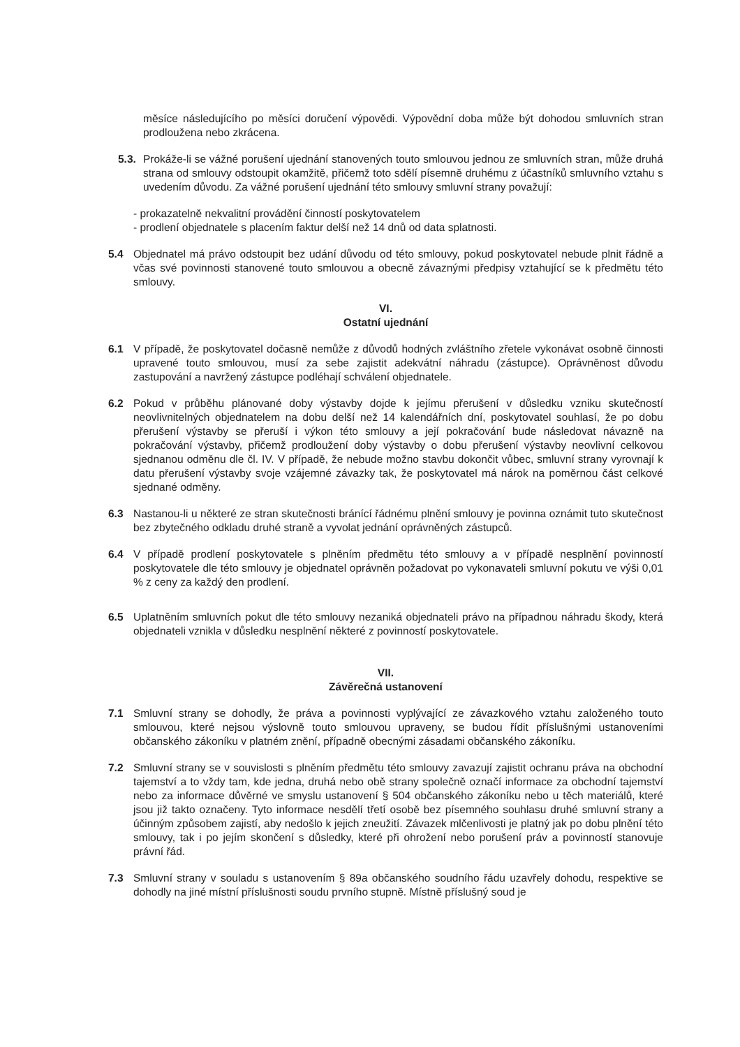měsíce následujícího po měsíci doručení výpovědi. Výpovědní doba může být dohodou smluvních stran prodloužena nebo zkrácena.
5.3. Prokáže-li se vážné porušení ujednání stanovených touto smlouvou jednou ze smluvních stran, může druhá strana od smlouvy odstoupit okamžitě, přičemž toto sdělí písemně druhému z účastníků smluvního vztahu s uvedením důvodu. Za vážné porušení ujednání této smlouvy smluvní strany považují:
- prokazatelně nekvalitní provádění činností poskytovatelem
- prodlení objednatele s placením faktur delší než 14 dnů od data splatnosti.
5.4 Objednatel má právo odstoupit bez udání důvodu od této smlouvy, pokud poskytovatel nebude plnit řádně a včas své povinnosti stanovené touto smlouvou a obecně závaznými předpisy vztahující se k předmětu této smlouvy.
VI.
Ostatní ujednání
6.1 V případě, že poskytovatel dočasně nemůže z důvodů hodných zvláštního zřetele vykonávat osobně činnosti upravené touto smlouvou, musí za sebe zajistit adekvátní náhradu (zástupce). Oprávněnost důvodu zastupování a navržený zástupce podléhají schválení objednatele.
6.2 Pokud v průběhu plánované doby výstavby dojde k jejímu přerušení v důsledku vzniku skutečností neovlivnitelných objednatelem na dobu delší než 14 kalendářních dní, poskytovatel souhlasí, že po dobu přerušení výstavby se přeruší i výkon této smlouvy a její pokračování bude následovat návazně na pokračování výstavby, přičemž prodloužení doby výstavby o dobu přerušení výstavby neovlivní celkovou sjednanou odměnu dle čl. IV. V případě, že nebude možno stavbu dokončit vůbec, smluvní strany vyrovnají k datu přerušení výstavby svoje vzájemné závazky tak, že poskytovatel má nárok na poměrnou část celkové sjednané odměny.
6.3 Nastanou-li u některé ze stran skutečnosti bránící řádnému plnění smlouvy je povinna oznámit tuto skutečnost bez zbytečného odkladu druhé straně a vyvolat jednání oprávněných zástupců.
6.4 V případě prodlení poskytovatele s plněním předmětu této smlouvy a v případě nesplnění povinností poskytovatele dle této smlouvy je objednatel oprávněn požadovat po vykonavateli smluvní pokutu ve výši 0,01 % z ceny za každý den prodlení.
6.5 Uplatněním smluvních pokut dle této smlouvy nezaniká objednateli právo na případnou náhradu škody, která objednateli vznikla v důsledku nesplnění některé z povinností poskytovatele.
VII.
Závěrečná ustanovení
7.1 Smluvní strany se dohodly, že práva a povinnosti vyplývající ze závazkového vztahu založeného touto smlouvou, které nejsou výslovně touto smlouvou upraveny, se budou řídit příslušnými ustanoveními občanského zákoníku v platném znění, případně obecnými zásadami občanského zákoníku.
7.2 Smluvní strany se v souvislosti s plněním předmětu této smlouvy zavazují zajistit ochranu práva na obchodní tajemství a to vždy tam, kde jedna, druhá nebo obě strany společně označí informace za obchodní tajemství nebo za informace důvěrné ve smyslu ustanovení § 504 občanského zákoníku nebo u těch materiálů, které jsou již takto označeny. Tyto informace nesdělí třetí osobě bez písemného souhlasu druhé smluvní strany a účinným způsobem zajistí, aby nedošlo k jejich zneužití. Závazek mlčenlivosti je platný jak po dobu plnění této smlouvy, tak i po jejím skončení s důsledky, které při ohrožení nebo porušení práv a povinností stanovuje právní řád.
7.3 Smluvní strany v souladu s ustanovením § 89a občanského soudního řádu uzavřely dohodu, respektive se dohodly na jiné místní příslušnosti soudu prvního stupně. Místně příslušný soud je